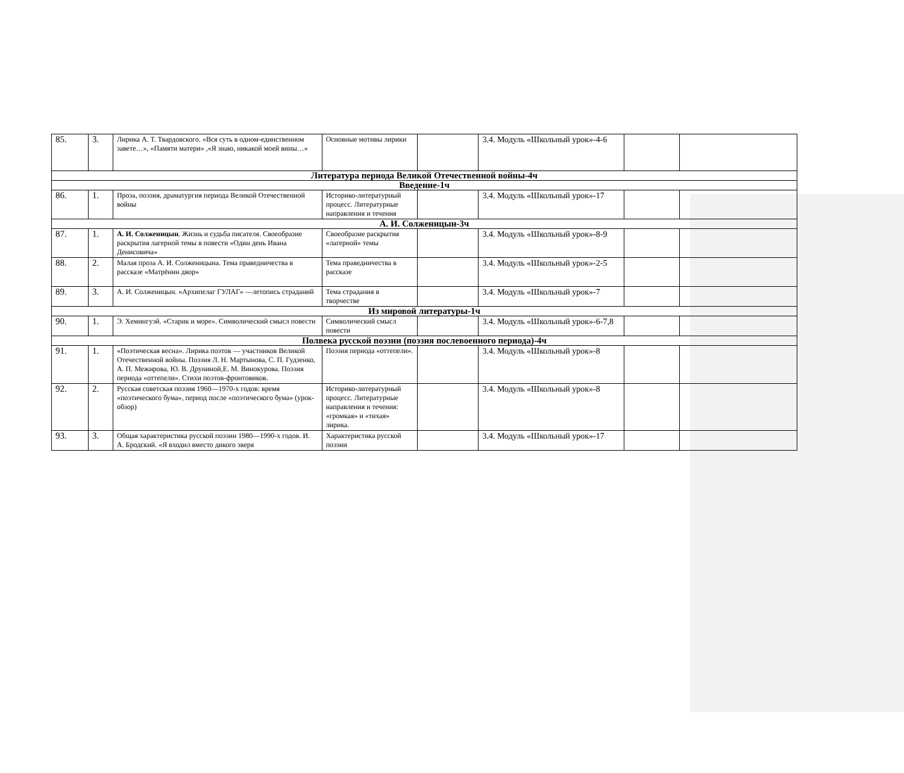| 85. | 3. | Лирика А. Т. Твардовского. «Вся суть в одном-единственном завете…», «Памяти матери» ,«Я знаю, никакой моей вины…» | Основные мотивы лирики | | 3.4. Модуль «Школьный урок»-4-6 | | |
| Литература периода Великой Отечественной войны-4ч | | | | | | | |
| Введение-1ч | | | | | | | |
| 86. | 1. | Проза, поэзия, драматургия периода Великой Отечественной войны | Историко-литературный процесс. Литературные направления и течения | | 3.4. Модуль «Школьный урок»-17 | | |
| А. И. Солженицын-3ч | | | | | | | |
| 87. | 1. | А. И. Солженицын . Жизнь и судьба писателя. Своеобразие раскрытия лагерной темы в повести «Один день Ивана Денисовича» | Своеобразие раскрытия «лагерной» темы | | 3.4. Модуль «Школьный урок»-8-9 | | |
| 88. | 2. | Малая проза А. И. Солженицына. Тема праведничества в рассказе «Матрёнин двор» | Тема праведничества в рассказе | | 3.4. Модуль «Школьный урок»-2-5 | | |
| 89. | 3. | А. И. Солженицын. «Архипелаг ГУЛАГ» —летопись страданий | Тема страдания в творчестве | | 3.4. Модуль «Школьный урок»-7 | | |
| Из мировой литературы-1ч | | | | | | | |
| 90. | 1. | Э. Хемингуэй. «Старик и море». Символический смысл повести | Символический смысл повести | | 3.4. Модуль «Школьный урок»-6-7,8 | | |
| Полвека русской поэзии (поэзия послевоенного периода)-4ч | | | | | | | |
| 91. | 1. | «Поэтическая весна». Лирика поэтов — участников Великой Отечественной войны. Поэзия Л. Н. Мартынова, С. П. Гудзенко, А. П. Межирова, Ю. В. Друниной,Е. М. Винокурова. Поэзия периода «оттепели». Стихи поэтов-фронтовиков. | Поэзия периода «оттепели». | | 3.4. Модуль «Школьный урок»-8 | | |
| 92. | 2. | Русская советская поэзия 1960—1970-х годов: время «поэтического бума», период после «поэтического бума» (урок-обзор) | Историко-литературный процесс. Литературные направления и течения: «громкая» и «тихая» лирика. | | 3.4. Модуль «Школьный урок»-8 | | |
| 93. | 3. | Общая характеристика русской поэзии 1980—1990-х годов. И. А. Бродский. «Я входил вместо дикого зверя | Характеристика русской поэзии | | 3.4. Модуль «Школьный урок»-17 | | |